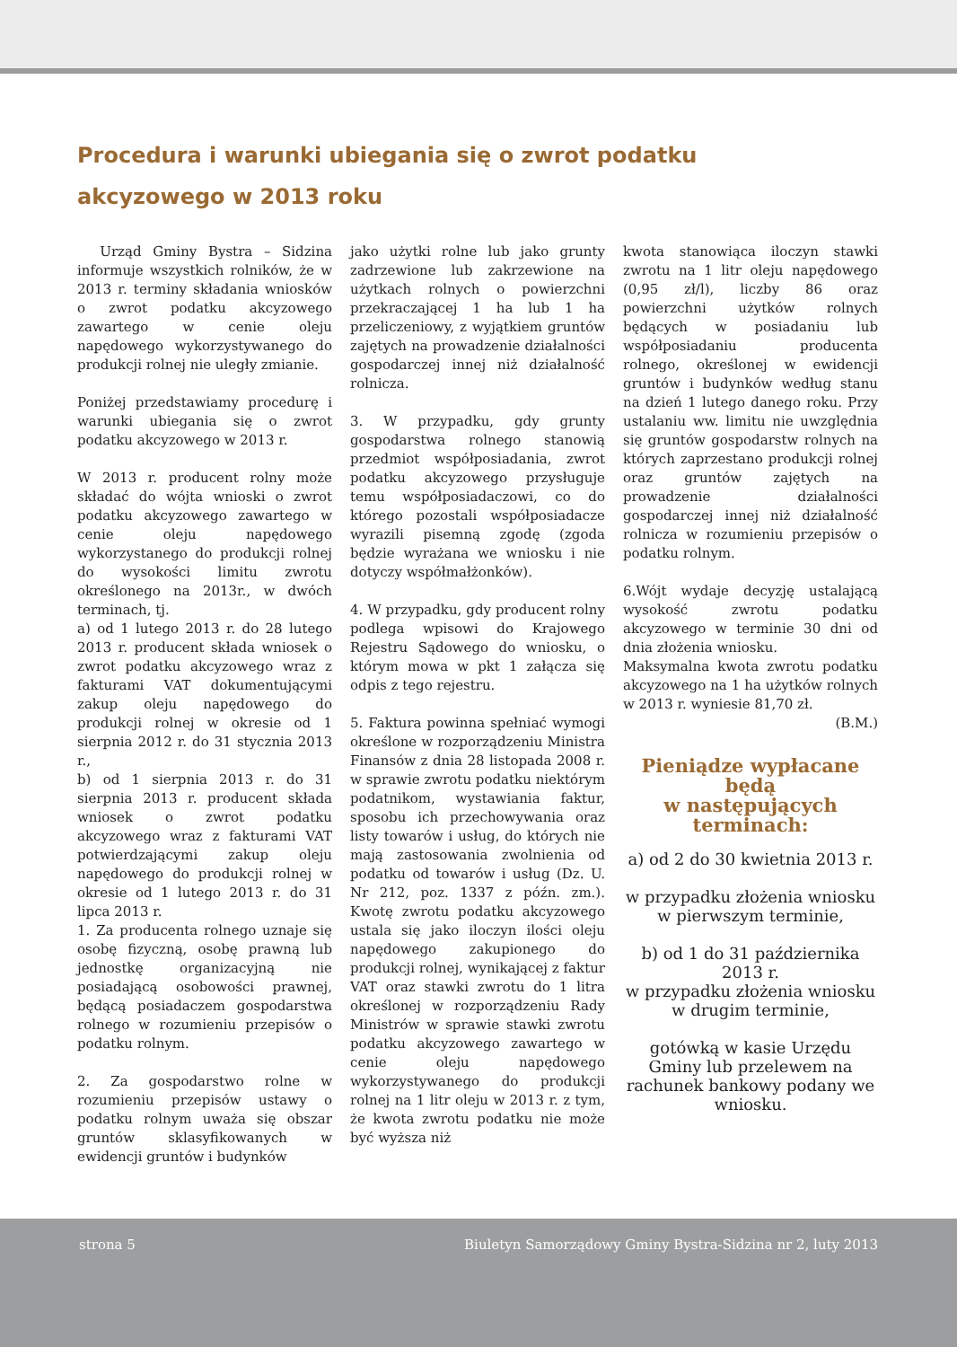Procedura i warunki ubiegania się o zwrot podatku akcyzowego w 2013 roku
Urząd Gminy Bystra – Sidzina informuje wszystkich rolników, że w 2013 r. terminy składania wniosków o zwrot podatku akcyzowego zawartego w cenie oleju napędowego wykorzystywanego do produkcji rolnej nie uległy zmianie.
Poniżej przedstawiamy procedurę i warunki ubiegania się o zwrot podatku akcyzowego w 2013 r.
W 2013 r. producent rolny może składać do wójta wnioski o zwrot podatku akcyzowego zawartego w cenie oleju napędowego wykorzystanego do produkcji rolnej do wysokości limitu zwrotu określonego na 2013r., w dwóch terminach, tj.
a) od 1 lutego 2013 r. do 28 lutego 2013 r. producent składa wniosek o zwrot podatku akcyzowego wraz z fakturami VAT dokumentującymi zakup oleju napędowego do produkcji rolnej w okresie od 1 sierpnia 2012 r. do 31 stycznia 2013 r.,
b) od 1 sierpnia 2013 r. do 31 sierpnia 2013 r. producent składa wniosek o zwrot podatku akcyzowego wraz z fakturami VAT potwierdzającymi zakup oleju napędowego do produkcji rolnej w okresie od 1 lutego 2013 r. do 31 lipca 2013 r.
1. Za producenta rolnego uznaje się osobę fizyczną, osobę prawną lub jednostkę organizacyjną nie posiadającą osobowości prawnej, będącą posiadaczem gospodarstwa rolnego w rozumieniu przepisów o podatku rolnym.
2. Za gospodarstwo rolne w rozumieniu przepisów ustawy o podatku rolnym uważa się obszar gruntów sklasyfikowanych w ewidencji gruntów i budynków
jako użytki rolne lub jako grunty zadrzewione lub zakrzewione na użytkach rolnych o powierzchni przekraczającej 1 ha lub 1 ha przeliczeniowy, z wyjątkiem gruntów zajętych na prowadzenie działalności gospodarczej innej niż działalność rolnicza.
3. W przypadku, gdy grunty gospodarstwa rolnego stanowią przedmiot współposiadania, zwrot podatku akcyzowego przysługuje temu współposiadaczowi, co do którego pozostali współposiadacze wyrazili pisemną zgodę (zgoda będzie wyrażana we wniosku i nie dotyczy współmałżonków).
4. W przypadku, gdy producent rolny podlega wpisowi do Krajowego Rejestru Sądowego do wniosku, o którym mowa w pkt 1 załącza się odpis z tego rejestru.
5. Faktura powinna spełniać wymogi określone w rozporządzeniu Ministra Finansów z dnia 28 listopada 2008 r. w sprawie zwrotu podatku niektórym podatnikom, wystawiania faktur, sposobu ich przechowywania oraz listy towarów i usług, do których nie mają zastosowania zwolnienia od podatku od towarów i usług (Dz. U. Nr 212, poz. 1337 z późn. zm.). Kwotę zwrotu podatku akcyzowego ustala się jako iloczyn ilości oleju napędowego zakupionego do produkcji rolnej, wynikającej z faktur VAT oraz stawki zwrotu do 1 litra określonej w rozporządzeniu Rady Ministrów w sprawie stawki zwrotu podatku akcyzowego zawartego w cenie oleju napędowego wykorzystywanego do produkcji rolnej na 1 litr oleju w 2013 r. z tym, że kwota zwrotu podatku nie może być wyższa niż
kwota stanowiąca iloczyn stawki zwrotu na 1 litr oleju napędowego (0,95 zł/l), liczby 86 oraz powierzchni użytków rolnych będących w posiadaniu lub współposiadaniu producenta rolnego, określonej w ewidencji gruntów i budynków według stanu na dzień 1 lutego danego roku. Przy ustalaniu ww. limitu nie uwzględnia się gruntów gospodarstw rolnych na których zaprzestano produkcji rolnej oraz gruntów zajętych na prowadzenie działalności gospodarczej innej niż działalność rolnicza w rozumieniu przepisów o podatku rolnym.
6.Wójt wydaje decyzję ustalającą wysokość zwrotu podatku akcyzowego w terminie 30 dni od dnia złożenia wniosku.
Maksymalna kwota zwrotu podatku akcyzowego na 1 ha użytków rolnych w 2013 r. wyniesie 81,70 zł.
(B.M.)
Pieniądze wypłacane będą
w następujących terminach:
a) od 2 do 30 kwietnia 2013 r.
w przypadku złożenia wniosku w pierwszym terminie,
b) od 1 do 31 października 2013 r.
w przypadku złożenia wniosku w drugim terminie,
gotówką w kasie Urzędu Gminy lub przelewem na rachunek bankowy podany we wniosku.
strona 5 Biuletyn Samorządowy Gminy Bystra-Sidzina nr 2, luty 2013